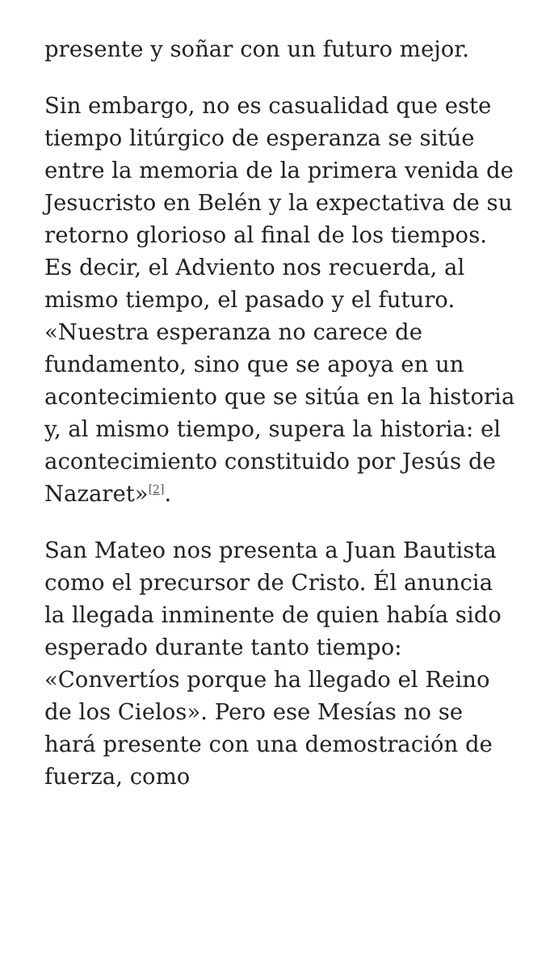presente y soñar con un futuro mejor.
Sin embargo, no es casualidad que este tiempo litúrgico de esperanza se sitúe entre la memoria de la primera venida de Jesucristo en Belén y la expectativa de su retorno glorioso al final de los tiempos. Es decir, el Adviento nos recuerda, al mismo tiempo, el pasado y el futuro. «Nuestra esperanza no carece de fundamento, sino que se apoya en un acontecimiento que se sitúa en la historia y, al mismo tiempo, supera la historia: el acontecimiento constituido por Jesús de Nazaret»<sup>[2]</sup>.
San Mateo nos presenta a Juan Bautista como el precursor de Cristo. Él anuncia la llegada inminente de quien había sido esperado durante tanto tiempo: «Convertíos porque ha llegado el Reino de los Cielos». Pero ese Mesías no se hará presente con una demostración de fuerza, como